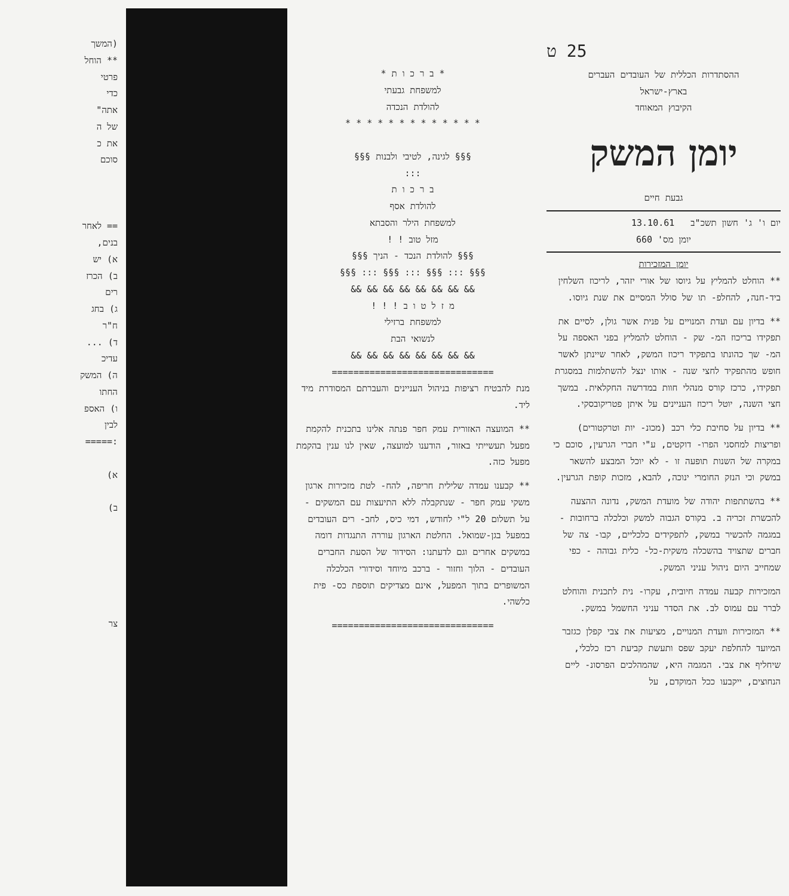25 ט
ההסתדרות הכללית של העובדים העברים
בארץ-ישראל
הקיבוץ המאוחד
יומן המשק
גבעת חיים
יום ו' ג' חשון תשכ"ב 13.10.61
יומן מס' 660
יומן המזכירות
** הוחלט להמליץ על גיוסו של אורי יזהר, לריכוז השלחין ביד-חנה, להחלפ- תו של סולל המסיים את שנת גיוסו.
** בדיון עם ועדת המנויים על פנית אשר גולן, לסיים את תפקידו בריכוז המ- שק - הוחלט להמליץ בפני האספה על המ- שך כהונתו בתפקיד ריכוז המשק, לאחר שיינתן לאשר חופש מהתפקיד לחצי שנה - אותו ינצל להשתלמות במסגרת תפקידו, כרכז קורס מנהלי חוות במדרשה החקלאית. במשך חצי השנה, יוטל ריכוז העניינים על איתן פטריקובסקי.
** בדיון על סחיבת כלי רכב (מכונ- יות וטרקטורים) ופריצות למחסני הפרו- דוקטים, ע"י חברי הגרעין, סוכם כי במקרה של השנות תופעה זו - לא יוכל המבצע להשאר במשק וכי הנזק החומרי ינוכה, להבא, מזכות קופת הגרעין.
** בהשתתפות יהודה של מועדת המשק, נדונה ההצעה להכשרת זכריה ב. בקורס הגבוה למשק וכלכלה ברחובות - במגמה להכשיר במשק, לתפקידים כלכליים, קבו- צה של חברים שתצויד בהשכלה משקית-כל- כלית גבוהה - כפי שמחייב היום ניהול עניני המשק.
המזכירות קבעה עמדה חיובית, עקרו- נית לתכנית והוחלט לברר עם עמוס לב. את הסדר עניני החשמל במשק.
** המזכירות וועדת המנויים, מציעות את צבי קפלן כגזבר המיועד להחלפת יעקב שפס ותעשת קביעת רכז כלכלי, שיחליף את צבי. המגמה היא, שהמהלכים הפרסונ- ליים הנחוצים, ייקבעו ככל המוקדם, על
* ב ר כ ו ת *
למשפחת גבעתי
להולדת הנכדה
* * * * * * * * * * * * *
§§§ לגינה, לטיבי ולבנות §§§
:::
ב ר כ ו ת
להולדת אסף
למשפחת הילר והסבתא
מזל טוב ! !
§§§ להולדת הנכד - הניך §§§
§§§ ::: §§§ ::: §§§ ::: §§§
&& && && && && && && &&
מ ז ל ט ו ב ! ! !
למשפחת ברזילי
לנשואי הבת
&& && && && && && && &&
==============================
מנת להבטיח רציפות בניהול העניינים והעברתם המסודרת מיד ליד.
** המועצה האזורית עמק חפר פנתה אלינו בתכנית להקמת מפעל תעשייתי באזור, הודענו למועצה, שאין לנו ענין בהקמת מפעל כזה.
** קבענו עמדה שלילית חריפה, להח- לטת מזכירות ארגון משקי עמק חפר - שנתקבלה ללא התיעצות עם המשקים - על תשלום 20 ל"י לחודש, דמי כיס, לחב- רים העובדים במפעל בגן-שמואל. החלטת הארגון עוררה התנגדות דומה במשקים אחרים וגם לדעתנו: הסידור של הסעת החברים העובדים - הלוך וחזור - ברכב מיוחד וסידורי הכלכלה המשופרים בתוך המפעל, אינם מצדיקים תוספת כס- פית כלשהי.
==============================
(המשך
** הוחל
פרטי
כדי
אתה"
של ה
את כ
סוכם
== לאחר
בנים,
א) יש
ב) הכרז
רים
ג) בחג
ח"ר
ד) ...
עדיכ
ה) המשק
החתו
ו) האספ
לבין
:=====
א)
ב)
צר